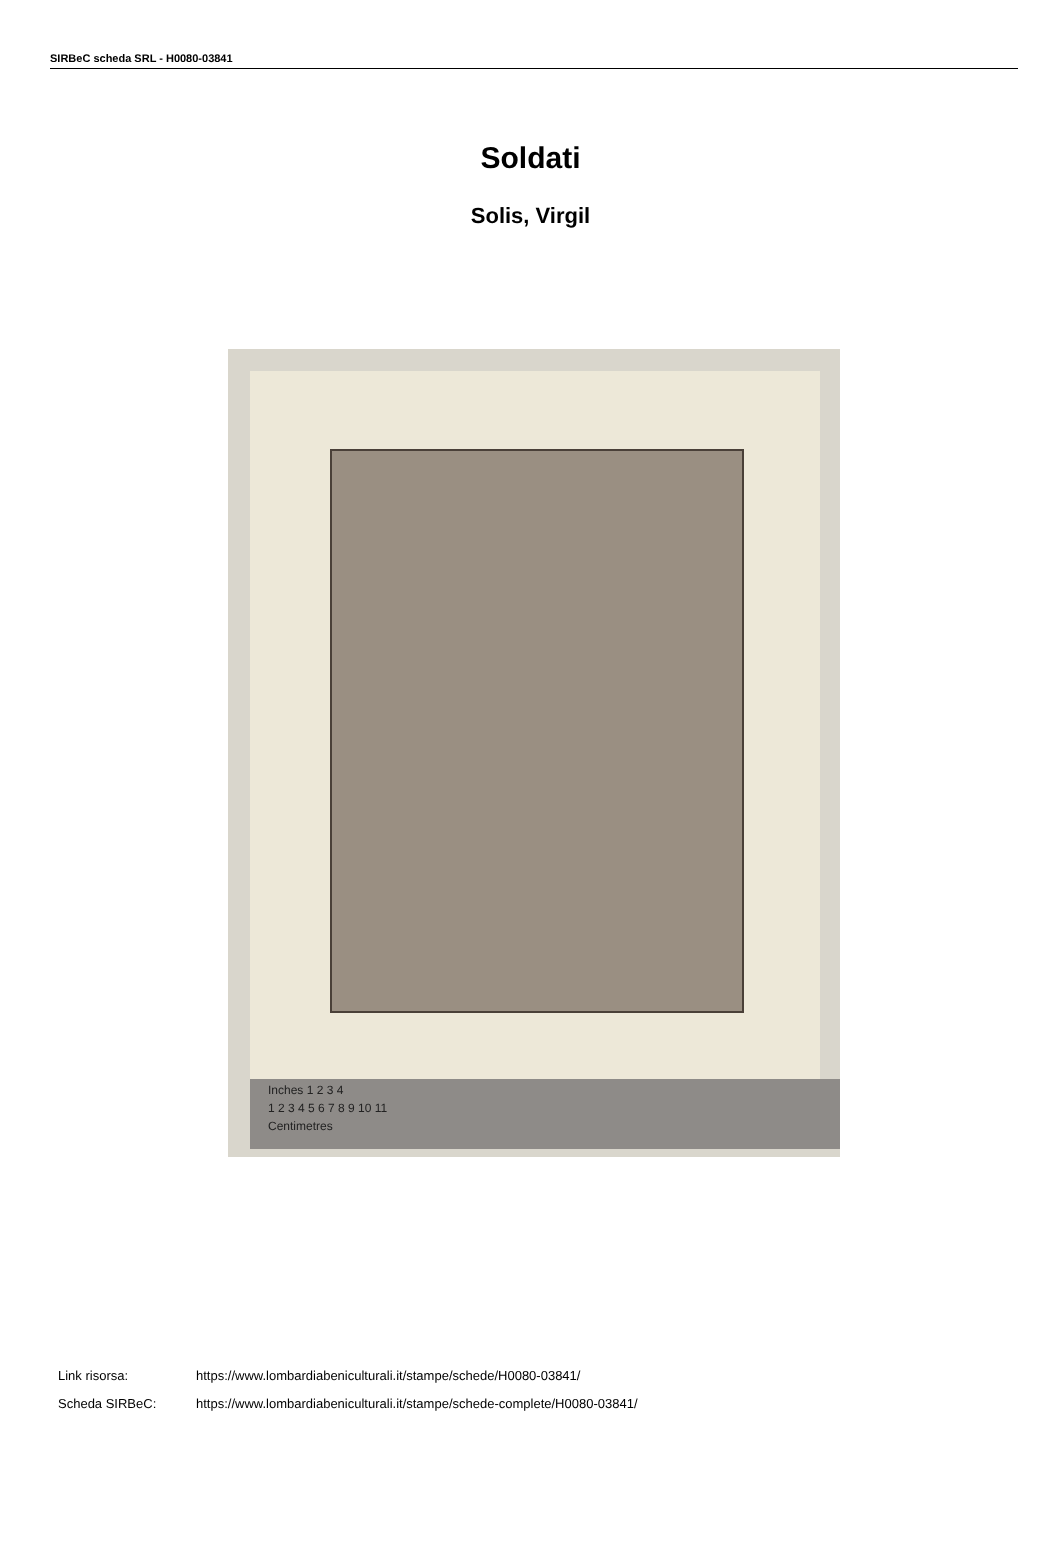SIRBeC scheda SRL - H0080-03841
Soldati
Solis, Virgil
Inches 1 2 3 4
1 2 3 4 5 6 7 8 9 10 11
Centimetres
Link risorsa: https://www.lombardiabeniculturali.it/stampe/schede/H0080-03841/
Scheda SIRBeC: https://www.lombardiabeniculturali.it/stampe/schede-complete/H0080-03841/